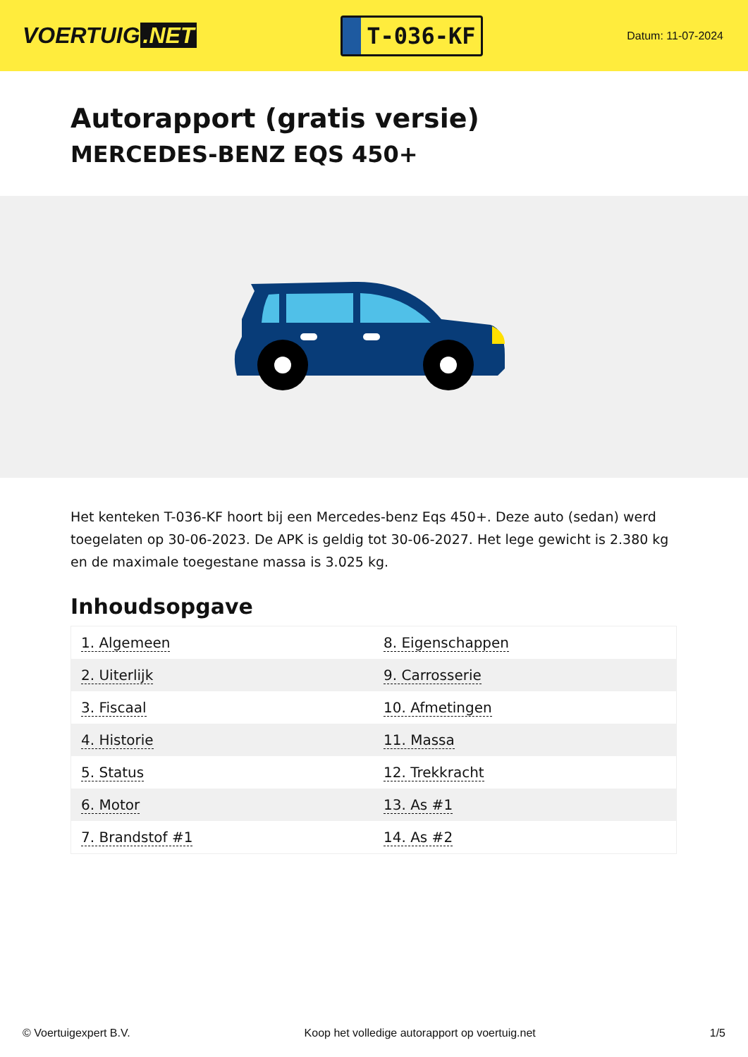VOERTUIG.NET
T-036-KF
Datum: 11-07-2024
Autorapport (gratis versie)
MERCEDES-BENZ EQS 450+
Het kenteken T-036-KF hoort bij een Mercedes-benz Eqs 450+. Deze auto (sedan) werd toegelaten op 30-06-2023. De APK is geldig tot 30-06-2027. Het lege gewicht is 2.380 kg en de maximale toegestane massa is 3.025 kg.
Inhoudsopgave
| 1. Algemeen | 8. Eigenschappen |
| 2. Uiterlijk | 9. Carrosserie |
| 3. Fiscaal | 10. Afmetingen |
| 4. Historie | 11. Massa |
| 5. Status | 12. Trekkracht |
| 6. Motor | 13. As #1 |
| 7. Brandstof #1 | 14. As #2 |
© Voertuigexpert B.V. Koop het volledige autorapport op voertuig.net 1/5